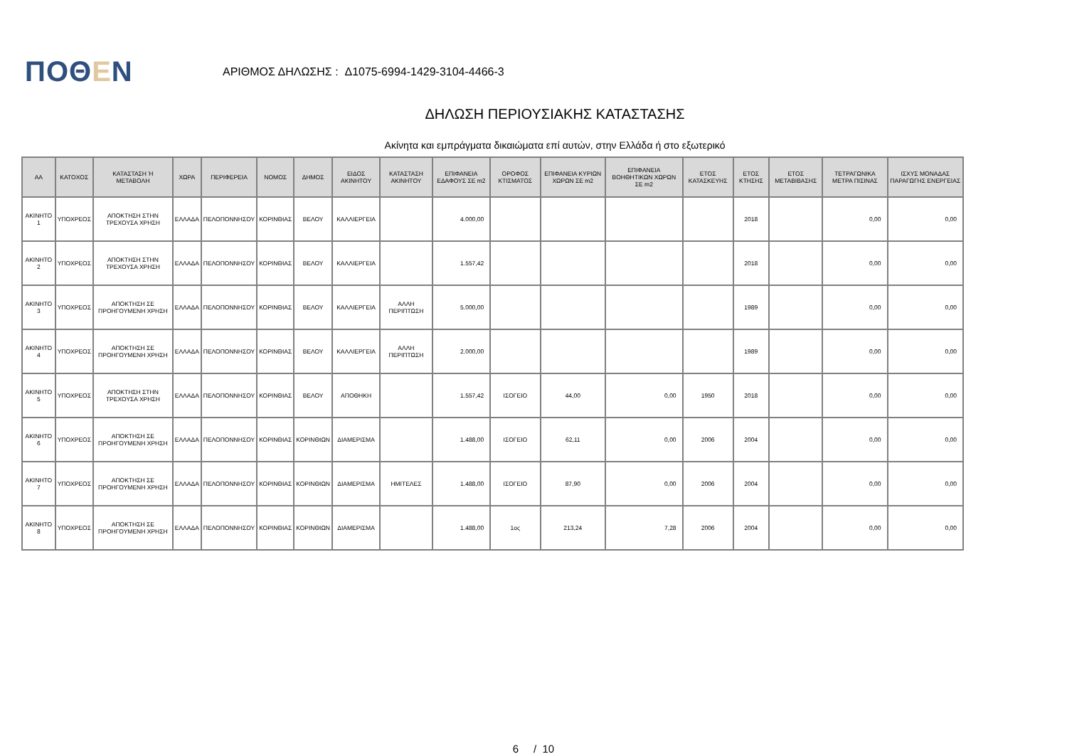ΠΟΘΕΝ
ΑΡΙΘΜΟΣ ΔΗΛΩΣΗΣ : Δ1075-6994-1429-3104-4466-3
ΔΗΛΩΣΗ ΠΕΡΙΟΥΣΙΑΚΗΣ ΚΑΤΑΣΤΑΣΗΣ
Ακίνητα και εμπράγματα δικαιώματα επί αυτών, στην Ελλάδα ή στο εξωτερικό
| ΑΑ | ΚΑΤΟΧΟΣ | ΚΑΤΑΣΤΑΣΗ Ή ΜΕΤΑΒΟΛΗ | ΧΩΡΑ | ΠΕΡΙΦΕΡΕΙΑ | ΝΟΜΟΣ | ΔΗΜΟΣ | ΕΙΔΟΣ ΑΚΙΝΗΤΟΥ | ΚΑΤΑΣΤΑΣΗ ΑΚΙΝΗΤΟΥ | ΕΠΙΦΑΝΕΙΑ ΕΔΑΦΟΥΣ ΣΕ m2 | ΟΡΟΦΟΣ ΚΤΙΣΜΑΤΟΣ | ΕΠΙΦΑΝΕΙΑ ΚΥΡΙΩΝ ΧΩΡΩΝ ΣΕ m2 | ΕΠΙΦΑΝΕΙΑ ΒΟΗΘΗΤΙΚΩΝ ΧΩΡΩΝ ΣΕ m2 | ΕΤΟΣ ΚΑΤΑΣΚΕΥΗΣ | ΕΤΟΣ ΚΤΗΣΗΣ | ΕΤΟΣ ΜΕΤΑΒΙΒΑΣΗΣ | ΤΕΤΡΑΓΩΝΙΚΑ ΜΕΤΡΑ ΠΙΣΙΝΑΣ | ΙΣΧΥΣ ΜΟΝΑΔΑΣ ΠΑΡΑΓΩΓΗΣ ΕΝΕΡΓΕΙΑΣ |
| --- | --- | --- | --- | --- | --- | --- | --- | --- | --- | --- | --- | --- | --- | --- | --- | --- | --- |
| ΑΚΙΝΗΤΟ 1 | ΥΠΟΧΡΕΟΣ | ΑΠΟΚΤΗΣΗ ΣΤΗΝ ΤΡΕΧΟΥΣΑ ΧΡΗΣΗ | ΕΛΛΑΔΑ | ΠΕΛΟΠΟΝΝΗΣΟΥ | ΚΟΡΙΝΘΙΑΣ | ΒΕΛΟΥ | ΚΑΛΛΙΕΡΓΕΙΑ | | 4.000,00 | | | | | 2018 | | 0,00 | 0,00 |
| ΑΚΙΝΗΤΟ 2 | ΥΠΟΧΡΕΟΣ | ΑΠΟΚΤΗΣΗ ΣΤΗΝ ΤΡΕΧΟΥΣΑ ΧΡΗΣΗ | ΕΛΛΑΔΑ | ΠΕΛΟΠΟΝΝΗΣΟΥ | ΚΟΡΙΝΘΙΑΣ | ΒΕΛΟΥ | ΚΑΛΛΙΕΡΓΕΙΑ | | 1.557,42 | | | | | 2018 | | 0,00 | 0,00 |
| ΑΚΙΝΗΤΟ 3 | ΥΠΟΧΡΕΟΣ | ΑΠΟΚΤΗΣΗ ΣΕ ΠΡΟΗΓΟΥΜΕΝΗ ΧΡΗΣΗ | ΕΛΛΑΔΑ | ΠΕΛΟΠΟΝΝΗΣΟΥ | ΚΟΡΙΝΘΙΑΣ | ΒΕΛΟΥ | ΚΑΛΛΙΕΡΓΕΙΑ | ΑΛΛΗ ΠΕΡΙΠΤΩΣΗ | 5.000,00 | | | | | 1989 | | 0,00 | 0,00 |
| ΑΚΙΝΗΤΟ 4 | ΥΠΟΧΡΕΟΣ | ΑΠΟΚΤΗΣΗ ΣΕ ΠΡΟΗΓΟΥΜΕΝΗ ΧΡΗΣΗ | ΕΛΛΑΔΑ | ΠΕΛΟΠΟΝΝΗΣΟΥ | ΚΟΡΙΝΘΙΑΣ | ΒΕΛΟΥ | ΚΑΛΛΙΕΡΓΕΙΑ | ΑΛΛΗ ΠΕΡΙΠΤΩΣΗ | 2.000,00 | | | | | 1989 | | 0,00 | 0,00 |
| ΑΚΙΝΗΤΟ 5 | ΥΠΟΧΡΕΟΣ | ΑΠΟΚΤΗΣΗ ΣΤΗΝ ΤΡΕΧΟΥΣΑ ΧΡΗΣΗ | ΕΛΛΑΔΑ | ΠΕΛΟΠΟΝΝΗΣΟΥ | ΚΟΡΙΝΘΙΑΣ | ΒΕΛΟΥ | ΑΠΟΘΗΚΗ | | 1.557,42 | ΙΣΟΓΕΙΟ | 44,00 | 0,00 | 1950 | 2018 | | 0,00 | 0,00 |
| ΑΚΙΝΗΤΟ 6 | ΥΠΟΧΡΕΟΣ | ΑΠΟΚΤΗΣΗ ΣΕ ΠΡΟΗΓΟΥΜΕΝΗ ΧΡΗΣΗ | ΕΛΛΑΔΑ | ΠΕΛΟΠΟΝΝΗΣΟΥ | ΚΟΡΙΝΘΙΑΣ | ΚΟΡΙΝΘΙΩΝ | ΔΙΑΜΕΡΙΣΜΑ | | 1.488,00 | ΙΣΟΓΕΙΟ | 62,11 | 0,00 | 2006 | 2004 | | 0,00 | 0,00 |
| ΑΚΙΝΗΤΟ 7 | ΥΠΟΧΡΕΟΣ | ΑΠΟΚΤΗΣΗ ΣΕ ΠΡΟΗΓΟΥΜΕΝΗ ΧΡΗΣΗ | ΕΛΛΑΔΑ | ΠΕΛΟΠΟΝΝΗΣΟΥ | ΚΟΡΙΝΘΙΑΣ | ΚΟΡΙΝΘΙΩΝ | ΔΙΑΜΕΡΙΣΜΑ | ΗΜΙΤΕΛΕΣ | 1.488,00 | ΙΣΟΓΕΙΟ | 87,90 | 0,00 | 2006 | 2004 | | 0,00 | 0,00 |
| ΑΚΙΝΗΤΟ 8 | ΥΠΟΧΡΕΟΣ | ΑΠΟΚΤΗΣΗ ΣΕ ΠΡΟΗΓΟΥΜΕΝΗ ΧΡΗΣΗ | ΕΛΛΑΔΑ | ΠΕΛΟΠΟΝΝΗΣΟΥ | ΚΟΡΙΝΘΙΑΣ | ΚΟΡΙΝΘΙΩΝ | ΔΙΑΜΕΡΙΣΜΑ | | 1.488,00 | 1ος | 213,24 | 7,28 | 2006 | 2004 | | 0,00 | 0,00 |
6 / 10